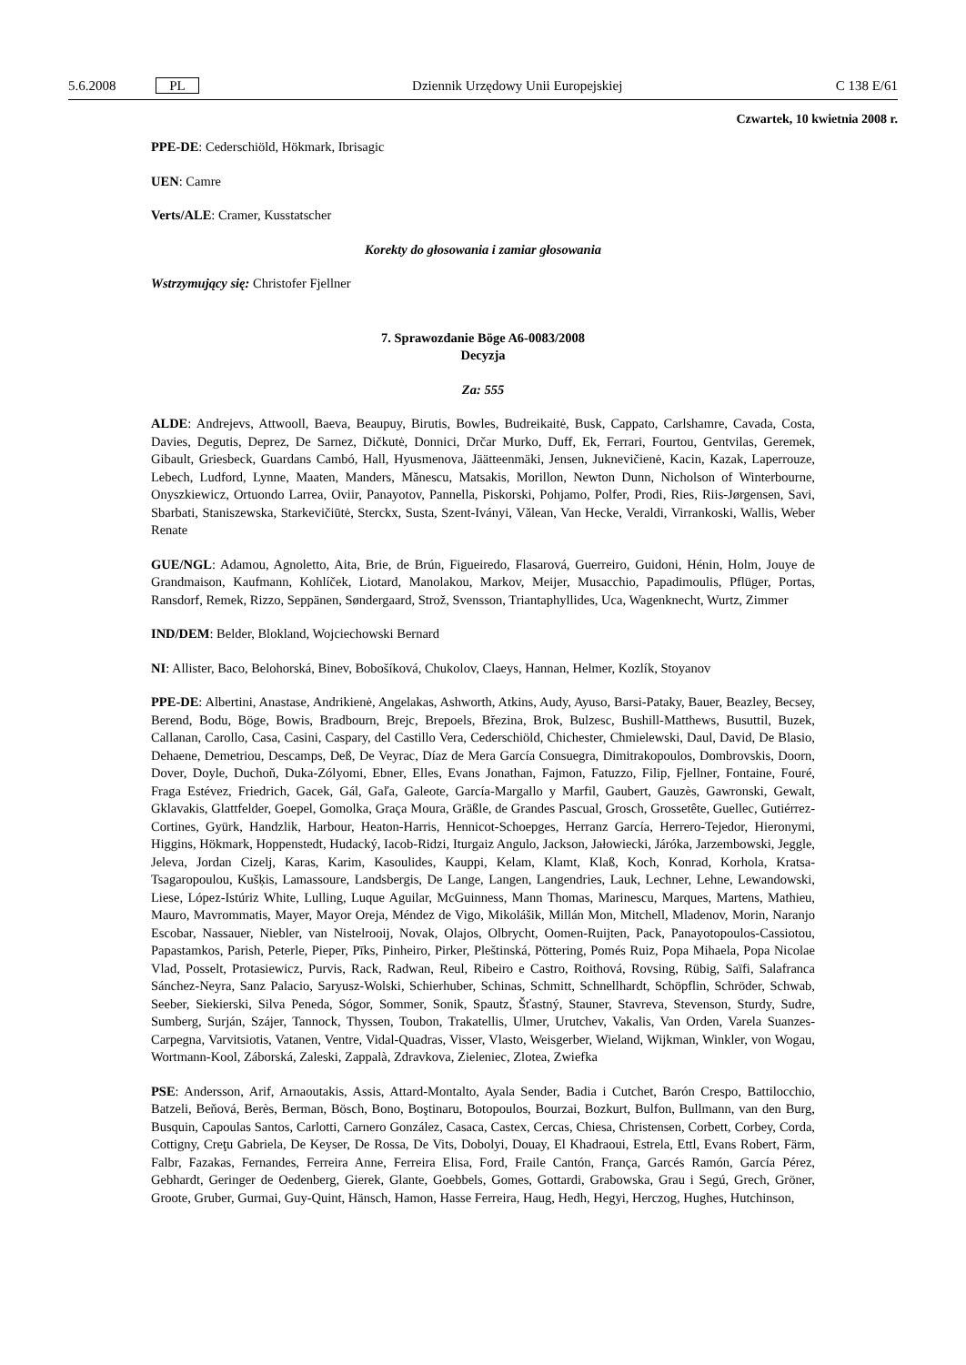5.6.2008 PL Dziennik Urzędowy Unii Europejskiej C 138 E/61
Czwartek, 10 kwietnia 2008 r.
PPE-DE: Cederschiöld, Hökmark, Ibrisagic
UEN: Camre
Verts/ALE: Cramer, Kusstatscher
Korekty do głosowania i zamiar głosowania
Wstrzymujący się: Christofer Fjellner
7. Sprawozdanie Böge A6-0083/2008
Decyzja
Za: 555
ALDE: Andrejevs, Attwooll, Baeva, Beaupuy, Birutis, Bowles, Budreikaitė, Busk, Cappato, Carlshamre, Cavada, Costa, Davies, Degutis, Deprez, De Sarnez, Dičkutė, Donnici, Drčar Murko, Duff, Ek, Ferrari, Fourtou, Gentvilas, Geremek, Gibault, Griesbeck, Guardans Cambó, Hall, Hyusmenova, Jäätteenmäki, Jensen, Juknevičienė, Kacin, Kazak, Laperrouze, Lebech, Ludford, Lynne, Maaten, Manders, Mănescu, Matsakis, Morillon, Newton Dunn, Nicholson of Winterbourne, Onyszkiewicz, Ortuondo Larrea, Oviir, Panayotov, Pannella, Piskorski, Pohjamo, Polfer, Prodi, Ries, Riis-Jørgensen, Savi, Sbarbati, Staniszewska, Starkevičiūtė, Sterckx, Susta, Szent-Iványi, Vălean, Van Hecke, Veraldi, Virrankoski, Wallis, Weber Renate
GUE/NGL: Adamou, Agnoletto, Aita, Brie, de Brún, Figueiredo, Flasarová, Guerreiro, Guidoni, Hénin, Holm, Jouye de Grandmaison, Kaufmann, Kohlíček, Liotard, Manolakou, Markov, Meijer, Musacchio, Papadimoulis, Pflüger, Portas, Ransdorf, Remek, Rizzo, Seppänen, Søndergaard, Strož, Svensson, Triantaphyllides, Uca, Wagenknecht, Wurtz, Zimmer
IND/DEM: Belder, Blokland, Wojciechowski Bernard
NI: Allister, Baco, Belohorská, Binev, Bobošíková, Chukolov, Claeys, Hannan, Helmer, Kozlík, Stoyanov
PPE-DE: Albertini, Anastase, Andrikienė, Angelakas, Ashworth, Atkins, Audy, Ayuso, Barsi-Pataky, Bauer, Beazley, Becsey, Berend, Bodu, Böge, Bowis, Bradbourn, Brejc, Brepoels, Březina, Brok, Bulzesc, Bushill-Matthews, Busuttil, Buzek, Callanan, Carollo, Casa, Casini, Caspary, del Castillo Vera, Cederschiöld, Chichester, Chmielewski, Daul, David, De Blasio, Dehaene, Demetriou, Descamps, Deß, De Veyrac, Díaz de Mera García Consuegra, Dimitrakopoulos, Dombrovskis, Doorn, Dover, Doyle, Duchoň, Duka-Zólyomi, Ebner, Elles, Evans Jonathan, Fajmon, Fatuzzo, Filip, Fjellner, Fontaine, Fouré, Fraga Estévez, Friedrich, Gacek, Gál, Gaľa, Galeote, García-Margallo y Marfil, Gaubert, Gauzès, Gawronski, Gewalt, Gklavakis, Glattfelder, Goepel, Gomolka, Graça Moura, Gräßle, de Grandes Pascual, Grosch, Grossetête, Guellec, Gutiérrez-Cortines, Gyürk, Handzlik, Harbour, Heaton-Harris, Hennicot-Schoepges, Herranz García, Herrero-Tejedor, Hieronymi, Higgins, Hökmark, Hoppenstedt, Hudacký, Iacob-Ridzi, Iturgaiz Angulo, Jackson, Jałowiecki, Járóka, Jarzembowski, Jeggle, Jeleva, Jordan Cizelj, Karas, Karim, Kasoulides, Kauppi, Kelam, Klamt, Klaß, Koch, Konrad, Korhola, Kratsa-Tsagaropoulou, Kušķis, Lamassoure, Landsbergis, De Lange, Langen, Langendries, Lauk, Lechner, Lehne, Lewandowski, Liese, López-Istúriz White, Lulling, Luque Aguilar, McGuinness, Mann Thomas, Marinescu, Marques, Martens, Mathieu, Mauro, Mavrommatis, Mayer, Mayor Oreja, Méndez de Vigo, Mikolášik, Millán Mon, Mitchell, Mladenov, Morin, Naranjo Escobar, Nassauer, Niebler, van Nistelrooij, Novak, Olajos, Olbrycht, Oomen-Ruijten, Pack, Panayotopoulos-Cassiotou, Papastamkos, Parish, Peterle, Pieper, Pīks, Pinheiro, Pirker, Pleštinská, Pöttering, Pomés Ruiz, Popa Mihaela, Popa Nicolae Vlad, Posselt, Protasiewicz, Purvis, Rack, Radwan, Reul, Ribeiro e Castro, Roithová, Rovsing, Rübig, Saïfi, Salafranca Sánchez-Neyra, Sanz Palacio, Saryusz-Wolski, Schierhuber, Schinas, Schmitt, Schnellhardt, Schöpflin, Schröder, Schwab, Seeber, Siekierski, Silva Peneda, Sógor, Sommer, Sonik, Spautz, Šťastný, Stauner, Stavreva, Stevenson, Sturdy, Sudre, Sumberg, Surján, Szájer, Tannock, Thyssen, Toubon, Trakatellis, Ulmer, Urutchev, Vakalis, Van Orden, Varela Suanzes-Carpegna, Varvitsiotis, Vatanen, Ventre, Vidal-Quadras, Visser, Vlasto, Weisgerber, Wieland, Wijkman, Winkler, von Wogau, Wortmann-Kool, Záborská, Zaleski, Zappalà, Zdravkova, Zieleniec, Zlotea, Zwiefka
PSE: Andersson, Arif, Arnaoutakis, Assis, Attard-Montalto, Ayala Sender, Badia i Cutchet, Barón Crespo, Battilocchio, Batzeli, Beňová, Berès, Berman, Bösch, Bono, Boştinaru, Botopoulos, Bourzai, Bozkurt, Bulfon, Bullmann, van den Burg, Busquin, Capoulas Santos, Carlotti, Carnero González, Casaca, Castex, Cercas, Chiesa, Christensen, Corbett, Corbey, Corda, Cottigny, Creţu Gabriela, De Keyser, De Rossa, De Vits, Dobolyi, Douay, El Khadraoui, Estrela, Ettl, Evans Robert, Färm, Falbr, Fazakas, Fernandes, Ferreira Anne, Ferreira Elisa, Ford, Fraile Cantón, França, Garcés Ramón, García Pérez, Gebhardt, Geringer de Oedenberg, Gierek, Glante, Goebbels, Gomes, Gottardi, Grabowska, Grau i Segú, Grech, Gröner, Groote, Gruber, Gurmai, Guy-Quint, Hänsch, Hamon, Hasse Ferreira, Haug, Hedh, Hegyi, Herczog, Hughes, Hutchinson,